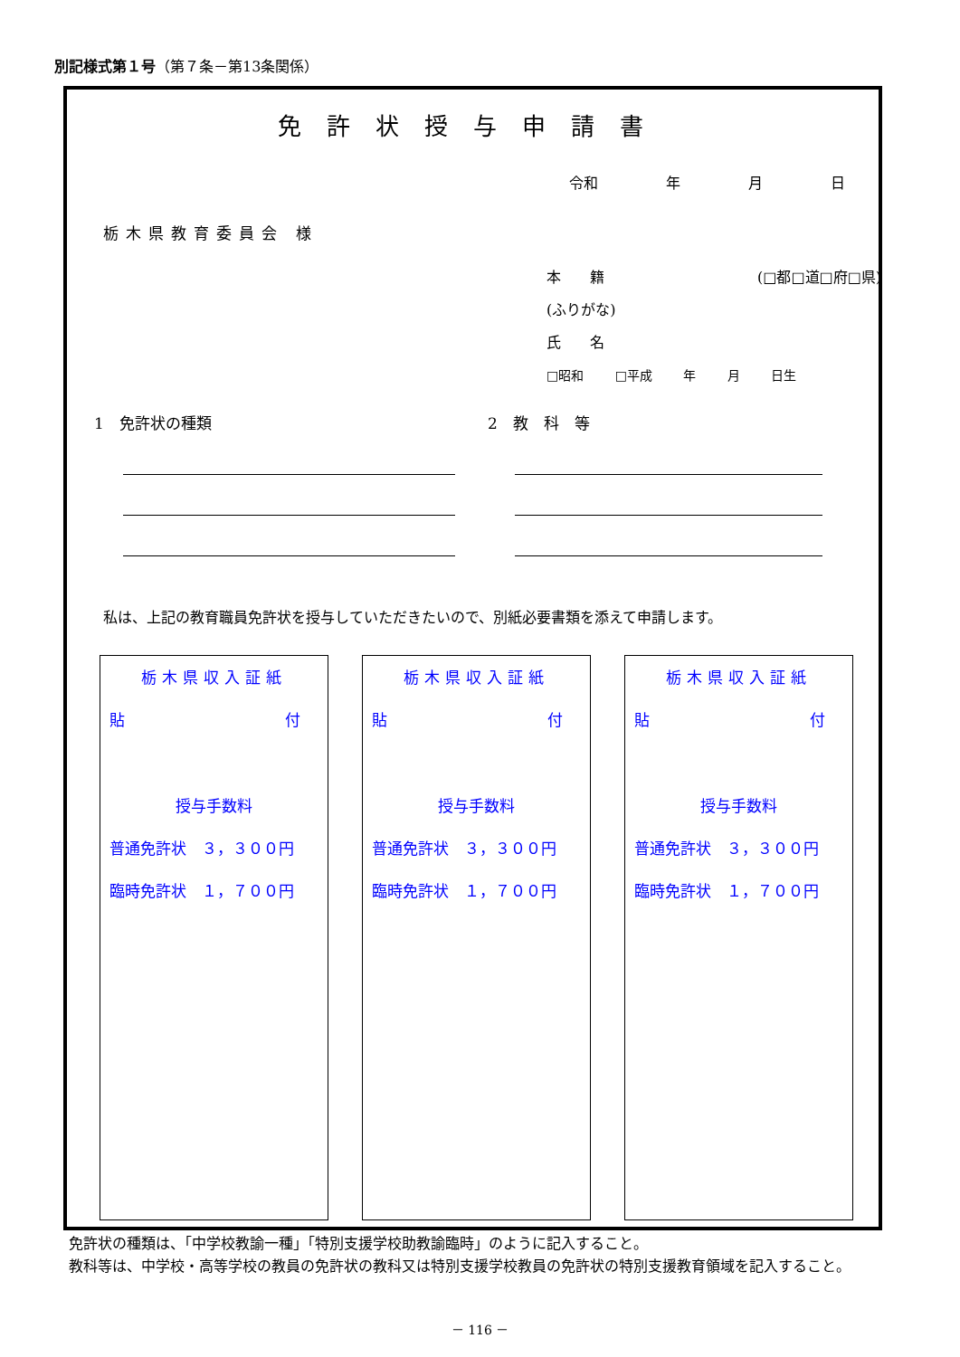別記様式第１号（第７条－第13条関係）
免許状授与申請書
令和 年 月 日
栃木県教育委員会 様
本　　籍 (□都□道□府□県)
(ふりがな)
氏　　名
□昭和 □平成 年 月 日生
1　免許状の種類 2　教　科　等
私は、上記の教育職員免許状を授与していただきたいので、別紙必要書類を添えて申請します。
栃木県収入証紙
貼 付
授与手数料
普通免許状　３，３００円
臨時免許状　１，７００円
栃木県収入証紙
貼 付
授与手数料
普通免許状　３，３００円
臨時免許状　１，７００円
栃木県収入証紙
貼 付
授与手数料
普通免許状　３，３００円
臨時免許状　１，７００円
　免許状の種類は、「中学校教諭一種」「特別支援学校助教諭臨時」のように記入すること。
　教科等は、中学校・高等学校の教員の免許状の教科又は特別支援学校教員の免許状の特別支援教育領域を記入すること。
－ 116 －